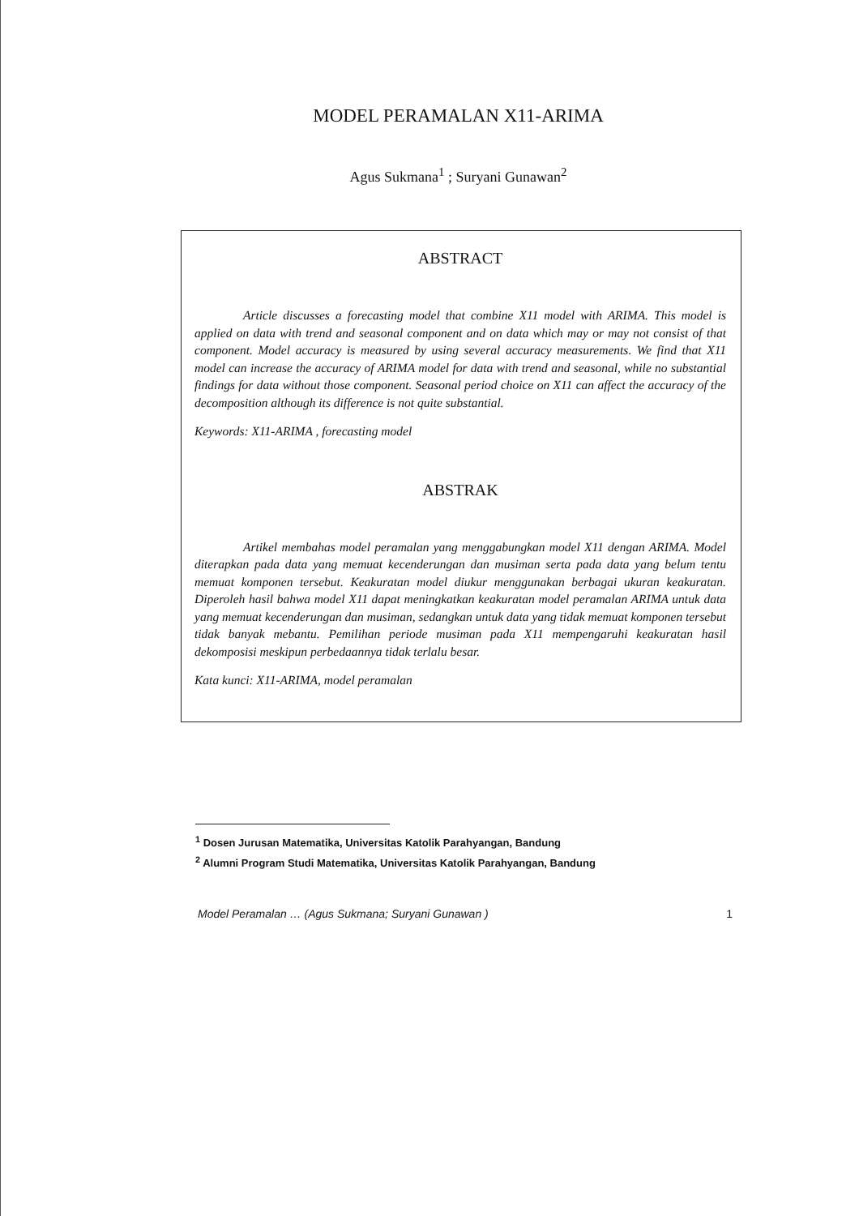MODEL PERAMALAN X11-ARIMA
Agus Sukmana<sup>1</sup> ; Suryani Gunawan<sup>2</sup>
ABSTRACT
Article discusses a forecasting model that combine X11 model with ARIMA. This model is applied on data with trend and seasonal component and on data which may or may not consist of that component. Model accuracy is measured by using several accuracy measurements. We find that X11 model can increase the accuracy of ARIMA model for data with trend and seasonal, while no substantial findings for data without those component. Seasonal period choice on X11 can affect the accuracy of the decomposition although its difference is not quite substantial.
Keywords: X11-ARIMA , forecasting model
ABSTRAK
Artikel membahas model peramalan yang menggabungkan model X11 dengan ARIMA. Model diterapkan pada data yang memuat kecenderungan dan musiman serta pada data yang belum tentu memuat komponen tersebut. Keakuratan model diukur menggunakan berbagai ukuran keakuratan. Diperoleh hasil bahwa model X11 dapat meningkatkan keakuratan model peramalan ARIMA untuk data yang memuat kecenderungan dan musiman, sedangkan untuk data yang tidak memuat komponen tersebut tidak banyak mebantu. Pemilihan periode musiman pada X11 mempengaruhi keakuratan hasil dekomposisi meskipun perbedaannya tidak terlalu besar.
Kata kunci: X11-ARIMA, model peramalan
<sup>1</sup> Dosen Jurusan Matematika, Universitas Katolik Parahyangan, Bandung
<sup>2</sup> Alumni Program Studi Matematika, Universitas Katolik Parahyangan, Bandung
Model Peramalan … (Agus Sukmana; Suryani Gunawan ) 1